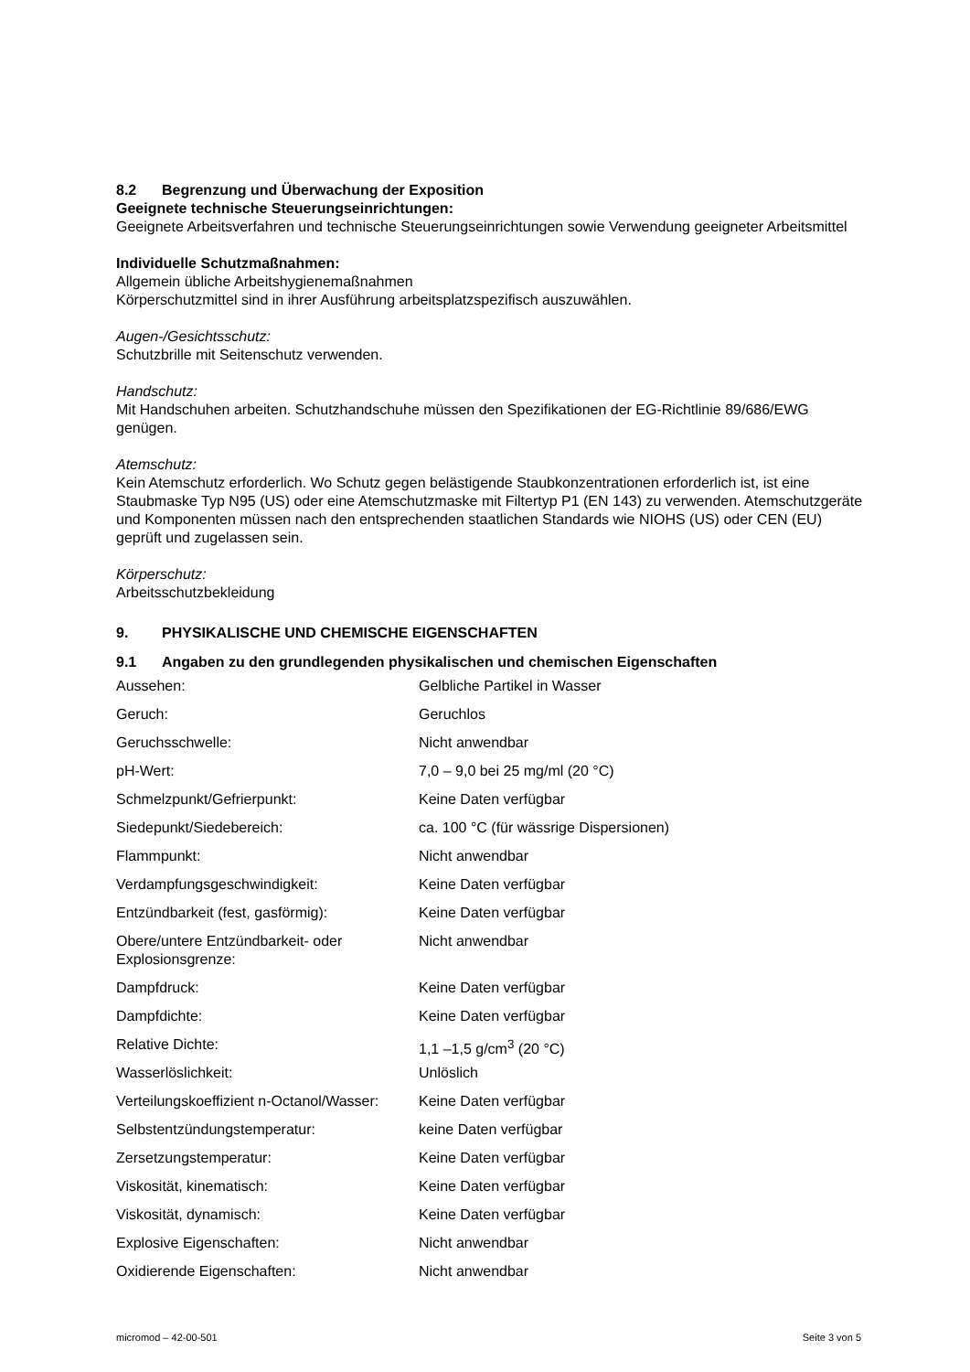8.2 Begrenzung und Überwachung der Exposition
Geeignete technische Steuerungseinrichtungen:
Geeignete Arbeitsverfahren und technische Steuerungseinrichtungen sowie Verwendung geeigneter Arbeitsmittel
Individuelle Schutzmaßnahmen:
Allgemein übliche Arbeitshygienemaßnahmen
Körperschutzmittel sind in ihrer Ausführung arbeitsplatzspezifisch auszuwählen.
Augen-/Gesichtsschutz:
Schutzbrille mit Seitenschutz verwenden.
Handschutz:
Mit Handschuhen arbeiten. Schutzhandschuhe müssen den Spezifikationen der EG-Richtlinie 89/686/EWG genügen.
Atemschutz:
Kein Atemschutz erforderlich. Wo Schutz gegen belästigende Staubkonzentrationen erforderlich ist, ist eine Staubmaske Typ N95 (US) oder eine Atemschutzmaske mit Filtertyp P1 (EN 143) zu verwenden. Atemschutzgeräte und Komponenten müssen nach den entsprechenden staatlichen Standards wie NIOHS (US) oder CEN (EU) geprüft und zugelassen sein.
Körperschutz:
Arbeitsschutzbekleidung
9. PHYSIKALISCHE UND CHEMISCHE EIGENSCHAFTEN
9.1 Angaben zu den grundlegenden physikalischen und chemischen Eigenschaften
| Aussehen: | Gelbliche Partikel in Wasser |
| Geruch: | Geruchlos |
| Geruchsschwelle: | Nicht anwendbar |
| pH-Wert: | 7,0 – 9,0 bei 25 mg/ml (20 °C) |
| Schmelzpunkt/Gefrierpunkt: | Keine Daten verfügbar |
| Siedepunkt/Siedebereich: | ca. 100 °C (für wässrige Dispersionen) |
| Flammpunkt: | Nicht anwendbar |
| Verdampfungsgeschwindigkeit: | Keine Daten verfügbar |
| Entzündbarkeit (fest, gasförmig): | Keine Daten verfügbar |
| Obere/untere Entzündbarkeit- oder Explosionsgrenze: | Nicht anwendbar |
| Dampfdruck: | Keine Daten verfügbar |
| Dampfdichte: | Keine Daten verfügbar |
| Relative Dichte: | 1,1 –1,5 g/cm<sup>3</sup> (20 °C) |
| Wasserlöslichkeit: | Unlöslich |
| Verteilungskoeffizient n-Octanol/Wasser: | Keine Daten verfügbar |
| Selbstentzündungstemperatur: | keine Daten verfügbar |
| Zersetzungstemperatur: | Keine Daten verfügbar |
| Viskosität, kinematisch: | Keine Daten verfügbar |
| Viskosität, dynamisch: | Keine Daten verfügbar |
| Explosive Eigenschaften: | Nicht anwendbar |
| Oxidierende Eigenschaften: | Nicht anwendbar |
micromod – 42-00-501 Seite 3 von 5